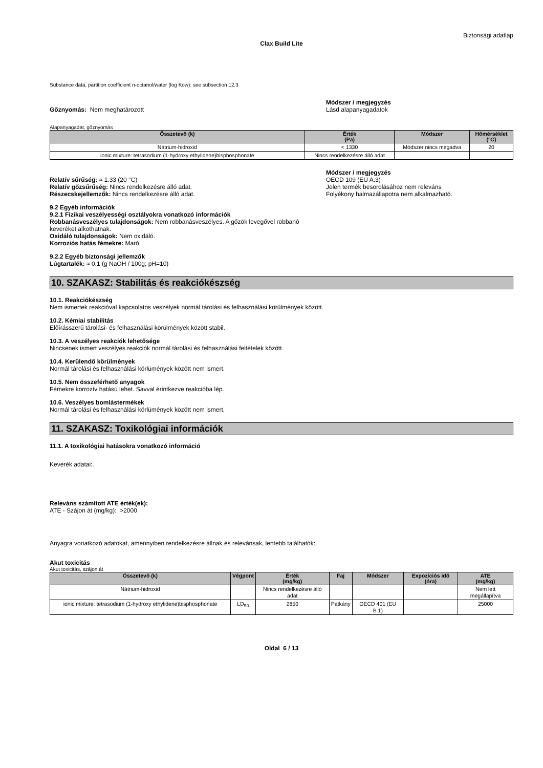Biztonsági adatlap
Clax Build Lite
Substance data, partition coefficient n-octanol/water (log Kow): see subsection 12.3
Gőznyomás: Nem meghatározott Módszer / megjegyzés
Lásd alapanyagadatok
Alapanyagadat, gőznyomás
| Összetevő (k) | Érték (Pa) | Módszer | Hőmérséklet (°C) |
| --- | --- | --- | --- |
| Nátrium-hidroxid | < 1330 | Módszer nincs megadva | 20 |
| ionic mixture: tetrasodium (1-hydroxy ethylidene)bisphosphonate | Nincs rendelkezésre álló adat | | |
Relatív sűrűség: ≈ 1.33 (20 °C)
Relatív gőzsűrűség: Nincs rendelkezésre álló adat.
Részecskejellemzők: Nincs rendelkezésre álló adat.
Módszer / megjegyzés
OECD 109 (EU A.3)
Jelen termék besorolásához nem releváns
Folyékony halmazállapotra nem alkalmazható.
9.2 Egyéb információk
9.2.1 Fizikai veszélyességi osztályokra vonatkozó információk
Robbanásveszélyes tulajdonságok: Nem robbanásveszélyes. A gőzök levegővel robbanó keveréket alkothatnak.
Oxidáló tulajdonságok: Nem oxidáló.
Korroziós hatás fémekre: Maró
9.2.2 Egyéb biztonsági jellemzők
Lúgtartalék: ≈ 0.1 (g NaOH / 100g; pH=10)
10. SZAKASZ: Stabilitás és reakciókészség
10.1. Reakciókészség
Nem ismertek reakcióval kapcsolatos veszélyek normál tárolási és felhasználási körülmények között.
10.2. Kémiai stabilitás
Előírásszerű tárolási- és felhasználási körülmények között stabil.
10.3. A veszélyes reakciók lehetősége
Nincsenek ismert veszélyes reakciók normál tárolási és felhasználási feltételek között.
10.4. Kerülendő körülmények
Normál tárolási és felhasználási körlümények között nem ismert.
10.5. Nem összeférhető anyagok
Fémekre korrozív hatású lehet. Savval érintkezve reakcióba lép.
10.6. Veszélyes bomlástermékek
Normál tárolási és felhasználási körlümények között nem ismert.
11. SZAKASZ: Toxikológiai információk
11.1. A toxikológiai hatásokra vonatkozó információ
Keverék adatai:.
Releváns számított ATE érték(ek):
ATE - Szájon át (mg/kg): >2000
Anyagra vonatkozó adatokat, amennyiben rendelkezésre állnak és relevánsak, lentebb találhatók:.
Akut toxicitás
Akut toxicitás, szájon át
| Összetevő (k) | Végpont | Érték (mg/kg) | Faj | Módszer | Expozíciós idő (óra) | ATE (mg/kg) |
| --- | --- | --- | --- | --- | --- | --- |
| Nátrium-hidroxid | | Nincs rendelkezésre álló adat | | | | Nem lett megállapítva |
| ionic mixture: tetrasodium (1-hydroxy ethylidene)bisphosphonate | LD<sub>50</sub> | 2850 | Patkány | OECD 401 (EU B.1) | | 25000 |
Oldal 6 / 13